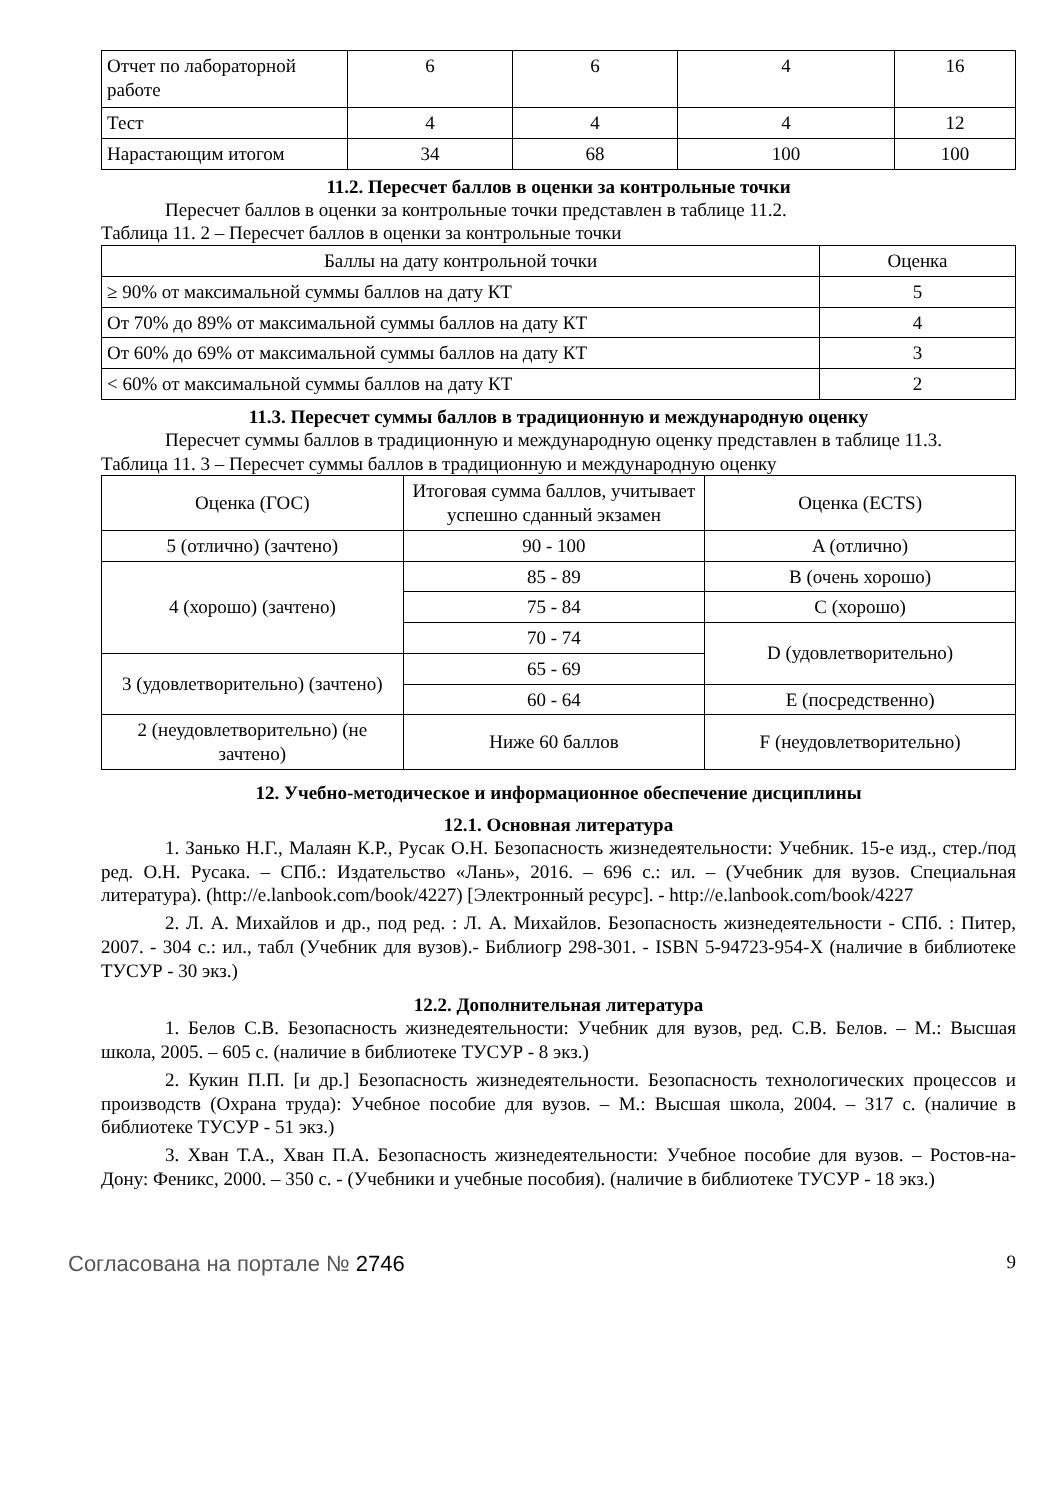| Отчет по лабораторной работе | 6 | 6 | 4 | 16 |
| Тест | 4 | 4 | 4 | 12 |
| Нарастающим итогом | 34 | 68 | 100 | 100 |
11.2. Пересчет баллов в оценки за контрольные точки
Пересчет баллов в оценки за контрольные точки представлен в таблице 11.2.
Таблица 11. 2 – Пересчет баллов в оценки за контрольные точки
| Баллы на дату контрольной точки | Оценка |
| --- | --- |
| ≥ 90% от максимальной суммы баллов на дату КТ | 5 |
| От 70% до 89% от максимальной суммы баллов на дату КТ | 4 |
| От 60% до 69% от максимальной суммы баллов на дату КТ | 3 |
| < 60% от максимальной суммы баллов на дату КТ | 2 |
11.3. Пересчет суммы баллов в традиционную и международную оценку
Пересчет суммы баллов в традиционную и международную оценку представлен в таблице 11.3.
Таблица 11. 3 – Пересчет суммы баллов в традиционную и международную оценку
| Оценка (ГОС) | Итоговая сумма баллов, учитывает успешно сданный экзамен | Оценка (ECTS) |
| --- | --- | --- |
| 5 (отлично) (зачтено) | 90 - 100 | A (отлично) |
| 4 (хорошо) (зачтено) | 85 - 89 | B (очень хорошо) |
| | 75 - 84 | C (хорошо) |
| | 70 - 74 | D (удовлетворительно) |
| 3 (удовлетворительно) (зачтено) | 65 - 69 | |
| | 60 - 64 | E (посредственно) |
| 2 (неудовлетворительно) (не зачтено) | Ниже 60 баллов | F (неудовлетворительно) |
12. Учебно-методическое и информационное обеспечение дисциплины
12.1. Основная литература
1. Занько Н.Г., Малаян К.Р., Русак О.Н. Безопасность жизнедеятельности: Учебник. 15-е изд., стер./под ред. О.Н. Русака. – СПб.: Издательство «Лань», 2016. – 696 с.: ил. – (Учебник для вузов. Специальная литература). (http://e.lanbook.com/book/4227) [Электронный ресурс]. - http://e.lanbook.com/book/4227
2. Л. А. Михайлов и др., под ред. : Л. А. Михайлов. Безопасность жизнедеятельности - СПб. : Питер, 2007. - 304 с.: ил., табл (Учебник для вузов).- Библиогр 298-301. - ISBN 5-94723-954-X (наличие в библиотеке ТУСУР - 30 экз.)
12.2. Дополнительная литература
1. Белов С.В. Безопасность жизнедеятельности: Учебник для вузов, ред. С.В. Белов. – М.: Высшая школа, 2005. – 605 с. (наличие в библиотеке ТУСУР - 8 экз.)
2. Кукин П.П. [и др.] Безопасность жизнедеятельности. Безопасность технологических процессов и производств (Охрана труда): Учебное пособие для вузов. – М.: Высшая школа, 2004. – 317 с. (наличие в библиотеке ТУСУР - 51 экз.)
3. Хван Т.А., Хван П.А. Безопасность жизнедеятельности: Учебное пособие для вузов. – Ростов-на-Дону: Феникс, 2000. – 350 с. - (Учебники и учебные пособия). (наличие в библиотеке ТУСУР - 18 экз.)
Согласована на портале № 2746 9